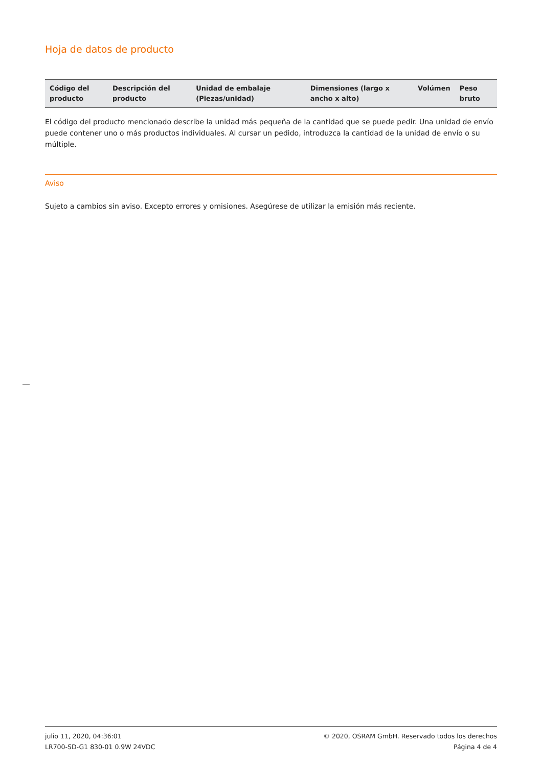Hoja de datos de producto
| Código del producto | Descripción del producto | Unidad de embalaje (Piezas/unidad) | Dimensiones (largo x ancho x alto) | Volúmen | Peso bruto |
| --- | --- | --- | --- | --- | --- |
El código del producto mencionado describe la unidad más pequeña de la cantidad que se puede pedir. Una unidad de envío puede contener uno o más productos individuales. Al cursar un pedido, introduzca la cantidad de la unidad de envío o su múltiple.
Aviso
Sujeto a cambios sin aviso. Excepto errores y omisiones. Asegúrese de utilizar la emisión más reciente.
julio 11, 2020, 04:36:01
LR700-SD-G1 830-01 0.9W 24VDC
© 2020, OSRAM GmbH. Reservado todos los derechos
Página 4 de 4